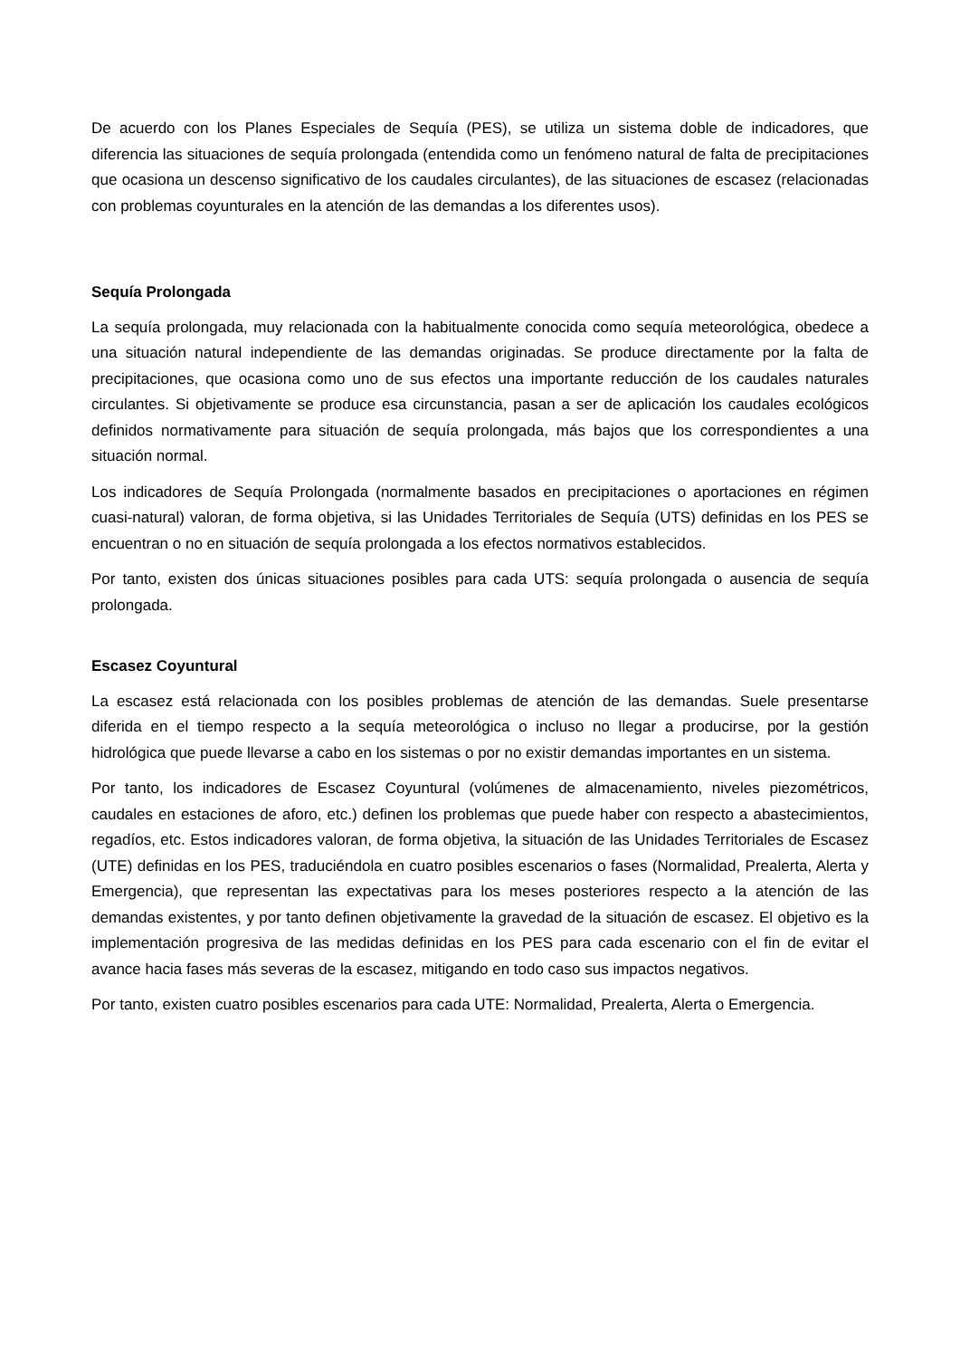De acuerdo con los Planes Especiales de Sequía (PES), se utiliza un sistema doble de indicadores, que diferencia las situaciones de sequía prolongada (entendida como un fenómeno natural de falta de precipitaciones que ocasiona un descenso significativo de los caudales circulantes), de las situaciones de escasez (relacionadas con problemas coyunturales en la atención de las demandas a los diferentes usos).
Sequía Prolongada
La sequía prolongada, muy relacionada con la habitualmente conocida como sequía meteorológica, obedece a una situación natural independiente de las demandas originadas. Se produce directamente por la falta de precipitaciones, que ocasiona como uno de sus efectos una importante reducción de los caudales naturales circulantes. Si objetivamente se produce esa circunstancia, pasan a ser de aplicación los caudales ecológicos definidos normativamente para situación de sequía prolongada, más bajos que los correspondientes a una situación normal.
Los indicadores de Sequía Prolongada (normalmente basados en precipitaciones o aportaciones en régimen cuasi-natural) valoran, de forma objetiva, si las Unidades Territoriales de Sequía (UTS) definidas en los PES se encuentran o no en situación de sequía prolongada a los efectos normativos establecidos.
Por tanto, existen dos únicas situaciones posibles para cada UTS: sequía prolongada o ausencia de sequía prolongada.
Escasez Coyuntural
La escasez está relacionada con los posibles problemas de atención de las demandas. Suele presentarse diferida en el tiempo respecto a la sequía meteorológica o incluso no llegar a producirse, por la gestión hidrológica que puede llevarse a cabo en los sistemas o por no existir demandas importantes en un sistema.
Por tanto, los indicadores de Escasez Coyuntural (volúmenes de almacenamiento, niveles piezométricos, caudales en estaciones de aforo, etc.) definen los problemas que puede haber con respecto a abastecimientos, regadíos, etc. Estos indicadores valoran, de forma objetiva, la situación de las Unidades Territoriales de Escasez (UTE) definidas en los PES, traduciéndola en cuatro posibles escenarios o fases (Normalidad, Prealerta, Alerta y Emergencia), que representan las expectativas para los meses posteriores respecto a la atención de las demandas existentes, y por tanto definen objetivamente la gravedad de la situación de escasez. El objetivo es la implementación progresiva de las medidas definidas en los PES para cada escenario con el fin de evitar el avance hacia fases más severas de la escasez, mitigando en todo caso sus impactos negativos.
Por tanto, existen cuatro posibles escenarios para cada UTE: Normalidad, Prealerta, Alerta o Emergencia.